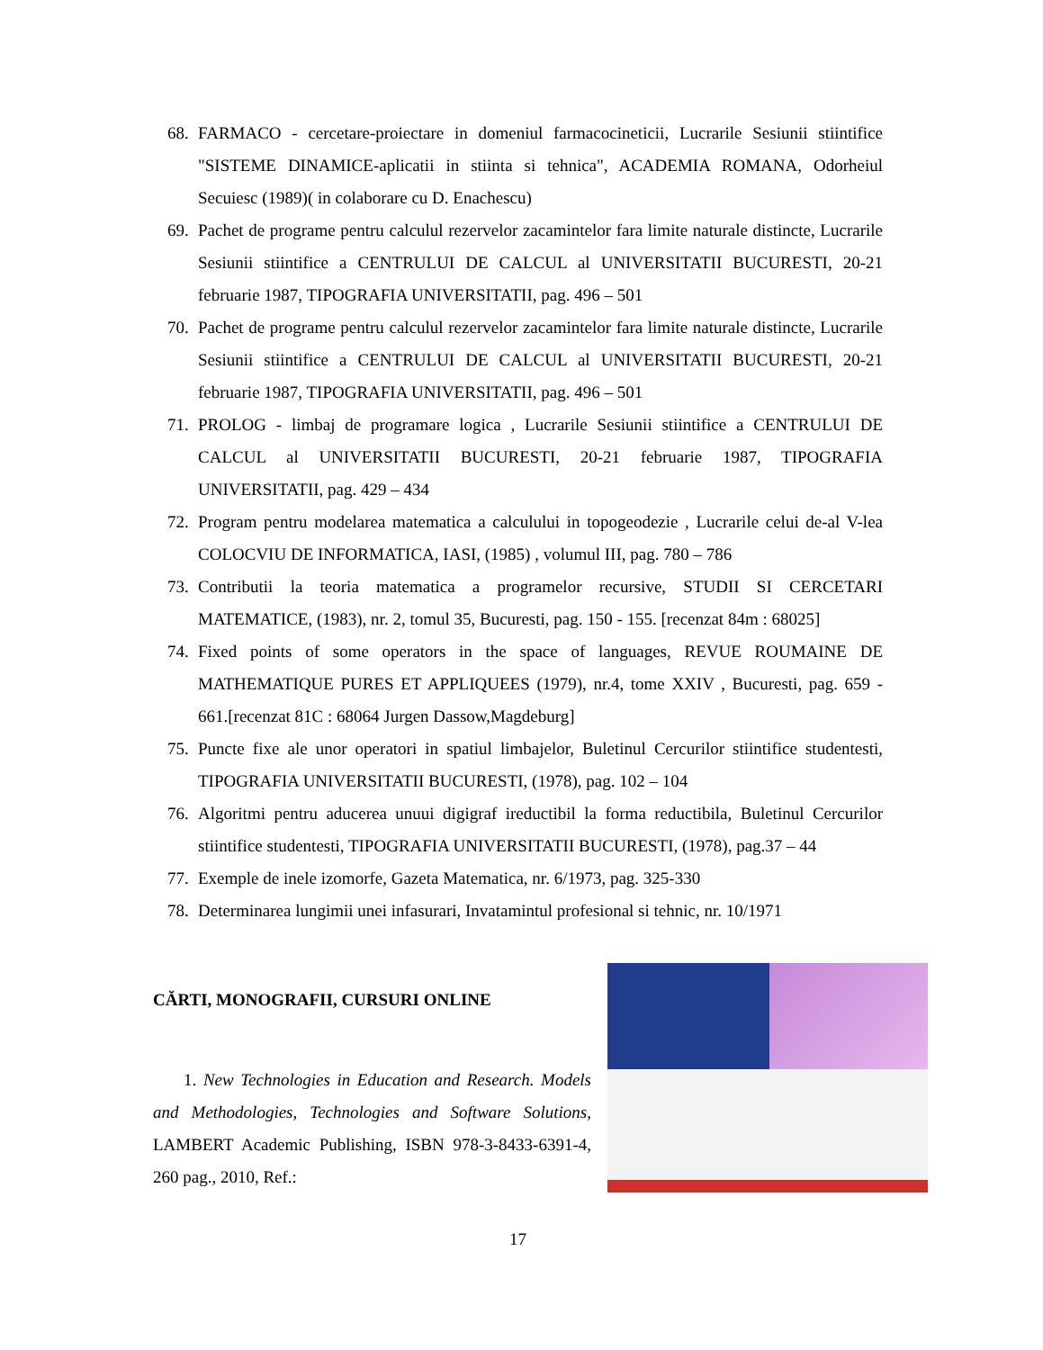68. FARMACO - cercetare-proiectare in domeniul farmacocineticii, Lucrarile Sesiunii stiintifice "SISTEME DINAMICE-aplicatii in stiinta si tehnica", ACADEMIA ROMANA, Odorheiul Secuiesc (1989)( in colaborare cu D. Enachescu)
69. Pachet de programe pentru calculul rezervelor zacamintelor fara limite naturale distincte, Lucrarile Sesiunii stiintifice a CENTRULUI DE CALCUL al UNIVERSITATII BUCURESTI, 20-21 februarie 1987, TIPOGRAFIA UNIVERSITATII, pag. 496 – 501
70. Pachet de programe pentru calculul rezervelor zacamintelor fara limite naturale distincte, Lucrarile Sesiunii stiintifice a CENTRULUI DE CALCUL al UNIVERSITATII BUCURESTI, 20-21 februarie 1987, TIPOGRAFIA UNIVERSITATII, pag. 496 – 501
71. PROLOG - limbaj de programare logica , Lucrarile Sesiunii stiintifice a CENTRULUI DE CALCUL al UNIVERSITATII BUCURESTI, 20-21 februarie 1987, TIPOGRAFIA UNIVERSITATII, pag. 429 – 434
72. Program pentru modelarea matematica a calculului in topogeodezie , Lucrarile celui de-al V-lea COLOCVIU DE INFORMATICA, IASI, (1985) , volumul III, pag. 780 – 786
73. Contributii la teoria matematica a programelor recursive, STUDII SI CERCETARI MATEMATICE, (1983), nr. 2, tomul 35, Bucuresti, pag. 150 - 155. [recenzat 84m : 68025]
74. Fixed points of some operators in the space of languages, REVUE ROUMAINE DE MATHEMATIQUE PURES ET APPLIQUEES (1979), nr.4, tome XXIV , Bucuresti, pag. 659 - 661.[recenzat 81C : 68064 Jurgen Dassow,Magdeburg]
75. Puncte fixe ale unor operatori in spatiul limbajelor, Buletinul Cercurilor stiintifice studentesti, TIPOGRAFIA UNIVERSITATII BUCURESTI, (1978), pag. 102 – 104
76. Algoritmi pentru aducerea unuui digigraf ireductibil la forma reductibila, Buletinul Cercurilor stiintifice studentesti, TIPOGRAFIA UNIVERSITATII BUCURESTI, (1978), pag.37 – 44
77. Exemple de inele izomorfe, Gazeta Matematica, nr. 6/1973, pag. 325-330
78. Determinarea lungimii unei infasurari, Invatamintul profesional si tehnic, nr. 10/1971
CĂRTI, MONOGRAFII, CURSURI ONLINE
1. New Technologies in Education and Research. Models and Methodologies, Technologies and Software Solutions, LAMBERT Academic Publishing, ISBN 978-3-8433-6391-4, 260 pag., 2010, Ref.:
17